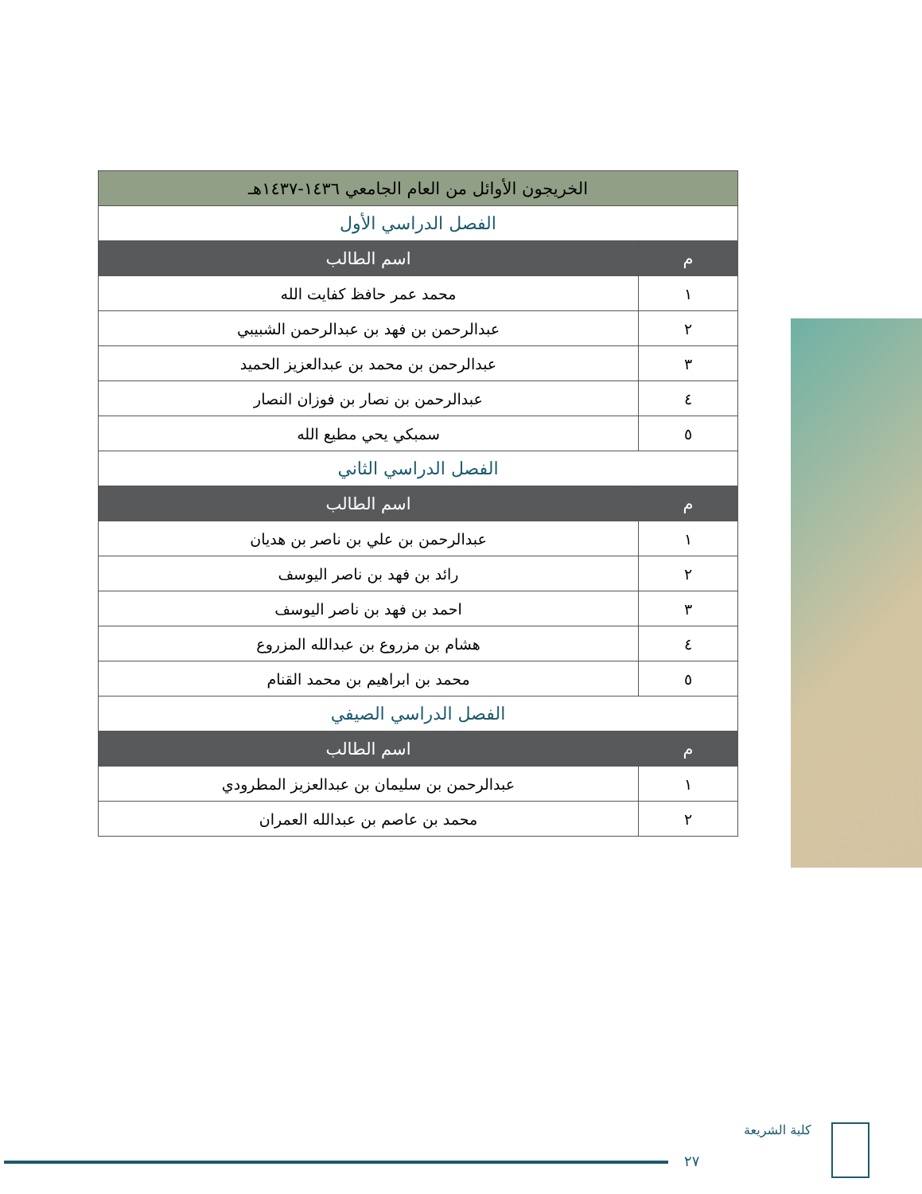| الخريجون الأوائل من العام الجامعي ١٤٣٦-١٤٣٧هـ | |
| الفصل الدراسي الأول | |
| م | اسم الطالب |
| ١ | محمد عمر حافظ كفايت الله |
| ٢ | عبدالرحمن بن فهد بن عبدالرحمن الشبيبي |
| ٣ | عبدالرحمن بن محمد بن عبدالعزيز الحميد |
| ٤ | عبدالرحمن بن نصار بن فوزان النصار |
| ٥ | سمبكي يحي مطيع الله |
| الفصل الدراسي الثاني | |
| م | اسم الطالب |
| ١ | عبدالرحمن بن علي بن ناصر بن هديان |
| ٢ | رائد بن فهد بن ناصر اليوسف |
| ٣ | احمد بن فهد بن ناصر اليوسف |
| ٤ | هشام بن مزروع بن عبدالله المزروع |
| ٥ | محمد بن ابراهيم بن محمد القنام |
| الفصل الدراسي الصيفي | |
| م | اسم الطالب |
| ١ | عبدالرحمن بن سليمان بن عبدالعزيز المطرودي |
| ٢ | محمد بن عاصم بن عبدالله العمران |
٢٧
كلية الشريعة